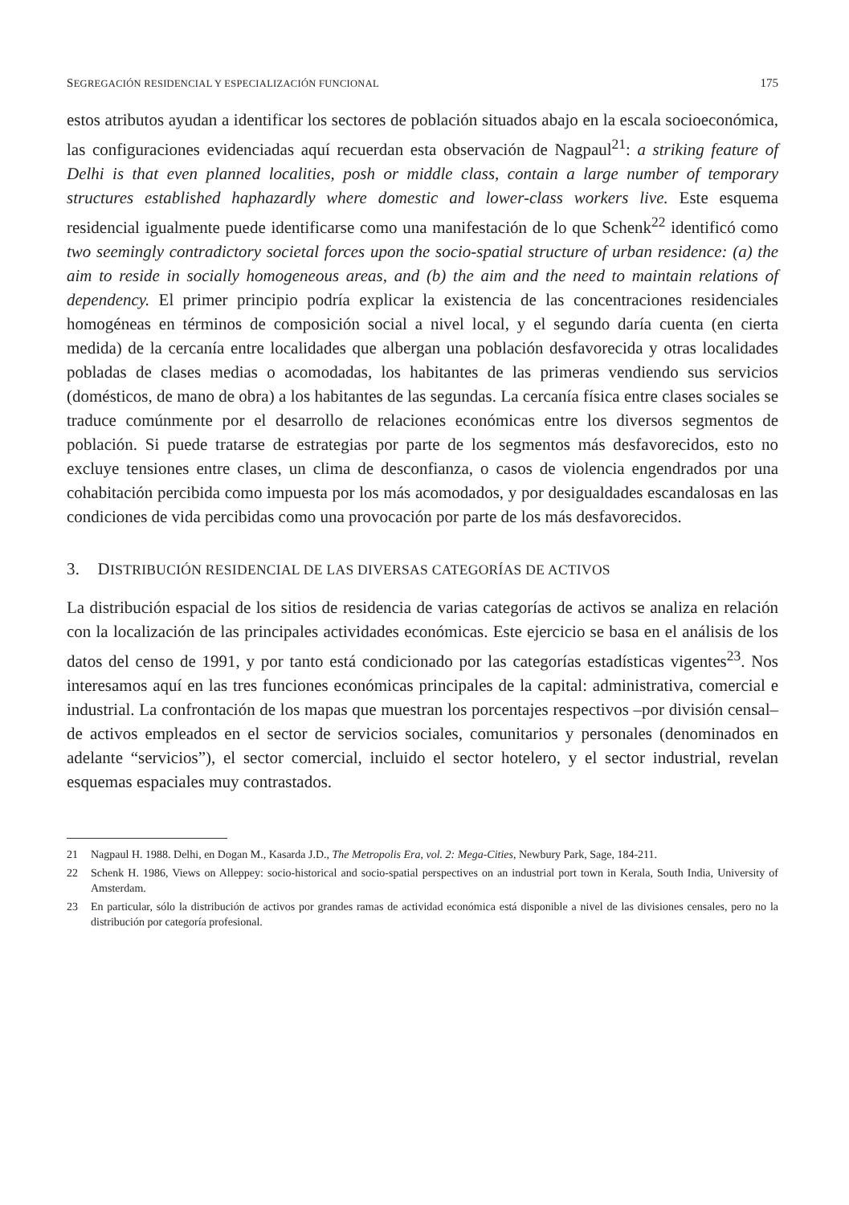SEGREGACIÓN RESIDENCIAL Y ESPECIALIZACIÓN FUNCIONAL 175
estos atributos ayudan a identificar los sectores de población situados abajo en la escala socioeconómica, las configuraciones evidenciadas aquí recuerdan esta observación de Nagpaul<sup>21</sup>: a striking feature of Delhi is that even planned localities, posh or middle class, contain a large number of temporary structures established haphazardly where domestic and lower-class workers live. Este esquema residencial igualmente puede identificarse como una manifestación de lo que Schenk<sup>22</sup> identificó como two seemingly contradictory societal forces upon the socio-spatial structure of urban residence: (a) the aim to reside in socially homogeneous areas, and (b) the aim and the need to maintain relations of dependency. El primer principio podría explicar la existencia de las concentraciones residenciales homogéneas en términos de composición social a nivel local, y el segundo daría cuenta (en cierta medida) de la cercanía entre localidades que albergan una población desfavorecida y otras localidades pobladas de clases medias o acomodadas, los habitantes de las primeras vendiendo sus servicios (domésticos, de mano de obra) a los habitantes de las segundas. La cercanía física entre clases sociales se traduce comúnmente por el desarrollo de relaciones económicas entre los diversos segmentos de población. Si puede tratarse de estrategias por parte de los segmentos más desfavorecidos, esto no excluye tensiones entre clases, un clima de desconfianza, o casos de violencia engendrados por una cohabitación percibida como impuesta por los más acomodados, y por desigualdades escandalosas en las condiciones de vida percibidas como una provocación por parte de los más desfavorecidos.
3. DISTRIBUCIÓN RESIDENCIAL DE LAS DIVERSAS CATEGORÍAS DE ACTIVOS
La distribución espacial de los sitios de residencia de varias categorías de activos se analiza en relación con la localización de las principales actividades económicas. Este ejercicio se basa en el análisis de los datos del censo de 1991, y por tanto está condicionado por las categorías estadísticas vigentes<sup>23</sup>. Nos interesamos aquí en las tres funciones económicas principales de la capital: administrativa, comercial e industrial. La confrontación de los mapas que muestran los porcentajes respectivos –por división censal– de activos empleados en el sector de servicios sociales, comunitarios y personales (denominados en adelante “servicios”), el sector comercial, incluido el sector hotelero, y el sector industrial, revelan esquemas espaciales muy contrastados.
21 Nagpaul H. 1988. Delhi, en Dogan M., Kasarda J.D., The Metropolis Era, vol. 2: Mega-Cities, Newbury Park, Sage, 184-211.
22 Schenk H. 1986, Views on Alleppey: socio-historical and socio-spatial perspectives on an industrial port town in Kerala, South India, University of Amsterdam.
23 En particular, sólo la distribución de activos por grandes ramas de actividad económica está disponible a nivel de las divisiones censales, pero no la distribución por categoría profesional.